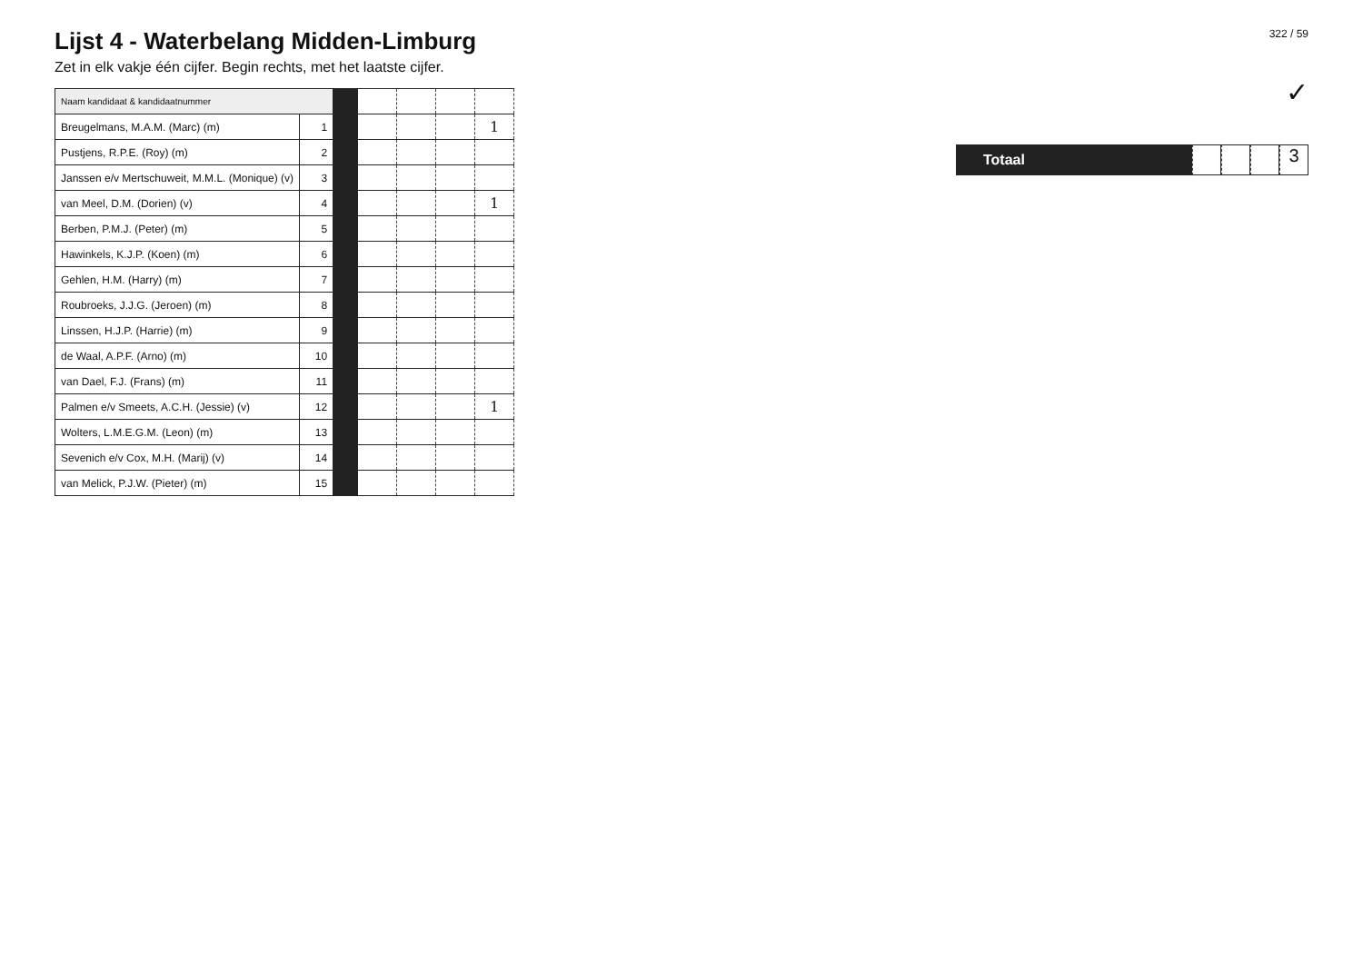Lijst 4 - Waterbelang Midden-Limburg
Zet in elk vakje één cijfer. Begin rechts, met het laatste cijfer.
| Naam kandidaat & kandidaatnummer | | | | | | |
| Breugelmans, M.A.M. (Marc) (m) | 1 | | | | | 1 |
| Pustjens, R.P.E. (Roy) (m) | 2 | | | | | |
| Janssen e/v Mertschuweit, M.M.L. (Monique) (v) | 3 | | | | | |
| van Meel, D.M. (Dorien) (v) | 4 | | | | | 1 |
| Berben, P.M.J. (Peter) (m) | 5 | | | | | |
| Hawinkels, K.J.P. (Koen) (m) | 6 | | | | | |
| Gehlen, H.M. (Harry) (m) | 7 | | | | | |
| Roubroeks, J.J.G. (Jeroen) (m) | 8 | | | | | |
| Linssen, H.J.P. (Harrie) (m) | 9 | | | | | |
| de Waal, A.P.F. (Arno) (m) | 10 | | | | | |
| van Dael, F.J. (Frans) (m) | 11 | | | | | |
| Palmen e/v Smeets, A.C.H. (Jessie) (v) | 12 | | | | | 1 |
| Wolters, L.M.E.G.M. (Leon) (m) | 13 | | | | | |
| Sevenich e/v Cox, M.H. (Marij) (v) | 14 | | | | | |
| van Melick, P.J.W. (Pieter) (m) | 15 | | | | | |
322 / 59
✓
Totaal
3